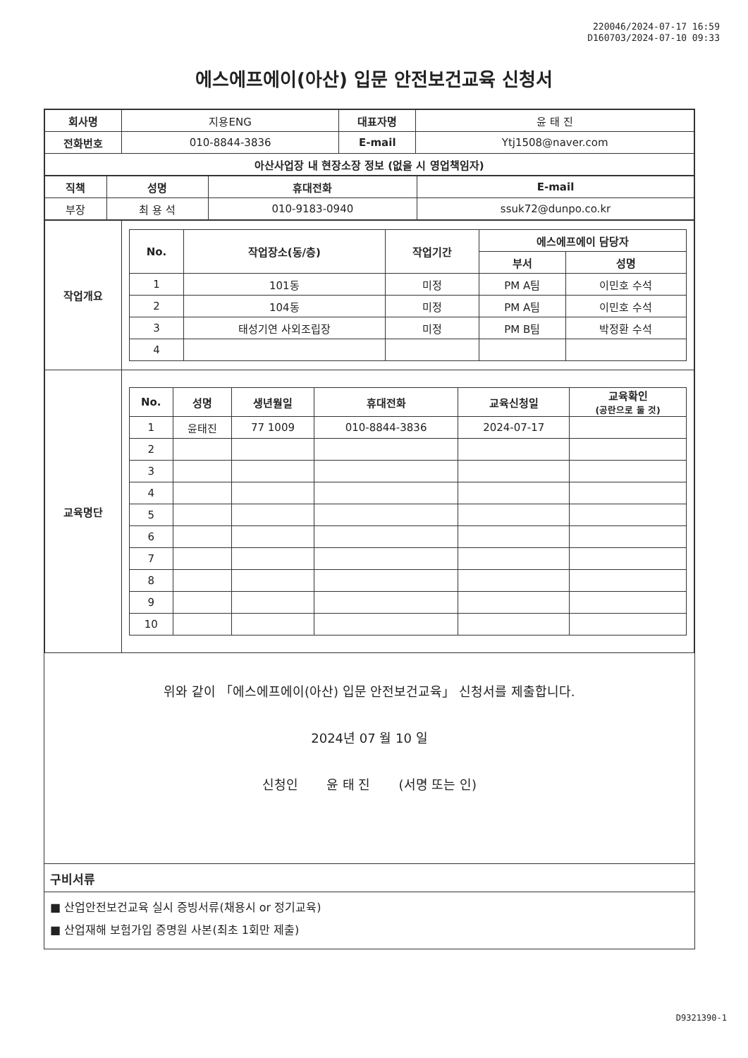220046/2024-07-17 16:59
D160703/2024-07-10 09:33
에스에프에이(아산) 입문 안전보건교육 신청서
| 회사명 | 지용ENG | 대표자명 | 윤 태 진 |
| 전화번호 | 010-8844-3836 | E-mail | Ytj1508@naver.com |
| 아산사업장 내 현장소장 정보 (없을 시 영업책임자) | | | |
| 직책 | 성명 | 휴대전화 | E-mail |
| --- | --- | --- | --- |
| 부장 | 최 용 석 | 010-9183-0940 | ssuk72@dunpo.co.kr |
| 작업개요 | / No. / 작업장소(동/층) / 작업기간 / 에스에프에이 담당자 / / / --- / --- / --- / --- / --- / / / / / 부서 / 성명 / / 1 / 101동 / 미정 / PM A팀 / 이민호 수석 / / 2 / 104동 / 미정 / PM A팀 / 이민호 수석 / / 3 / 태성기연 사외조립장 / 미정 / PM B팀 / 박정환 수석 / / 4 / / / / / |
| 교육명단 | / No. / 성명 / 생년월일 / 휴대전화 / 교육신청일 / 교육확인 (공란으로 둘 것) / / --- / --- / --- / --- / --- / --- / / 1 / 윤태진 / 77 1009 / 010-8844-3836 / 2024-07-17 / / / 2 / / / / / / / 3 / / / / / / / 4 / / / / / / / 5 / / / / / / / 6 / / / / / / / 7 / / / / / / / 8 / / / / / / / 9 / / / / / / / 10 / / / / / / |
위와 같이 「에스에프에이(아산) 입문 안전보건교육」 신청서를 제출합니다.
2024년 07 월 10 일
신청인 윤 태 진 (서명 또는 인)
구비서류
■ 산업안전보건교육 실시 증빙서류(채용시 or 정기교육)
■ 산업재해 보험가입 증명원 사본(최초 1회만 제출)
D9321390-1